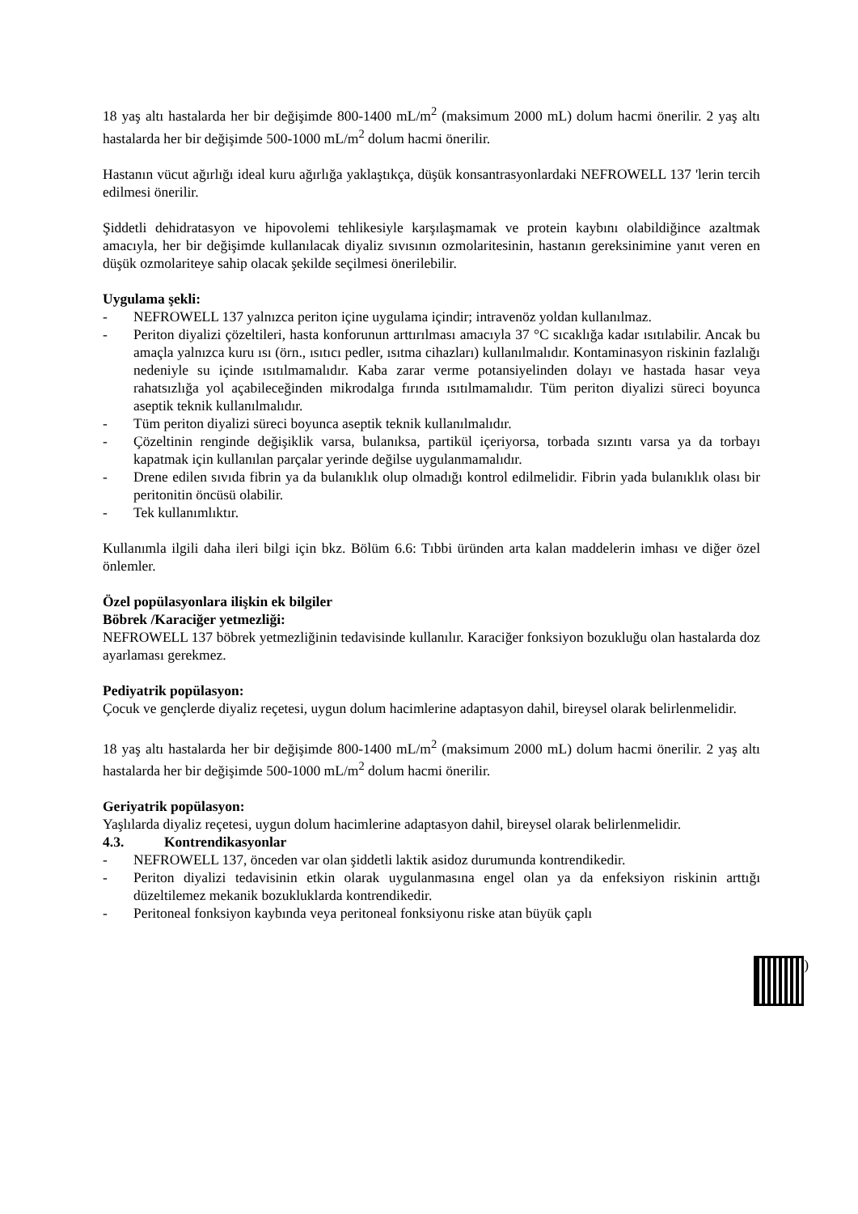18 yaş altı hastalarda her bir değişimde 800-1400 mL/m<sup>2</sup> (maksimum 2000 mL) dolum hacmi önerilir. 2 yaş altı hastalarda her bir değişimde 500-1000 mL/m<sup>2</sup> dolum hacmi önerilir.
Hastanın vücut ağırlığı ideal kuru ağırlığa yaklaştıkça, düşük konsantrasyonlardaki NEFROWELL 137 'lerin tercih edilmesi önerilir.
Şiddetli dehidratasyon ve hipovolemi tehlikesiyle karşılaşmamak ve protein kaybını olabildiğince azaltmak amacıyla, her bir değişimde kullanılacak diyaliz sıvısının ozmolaritesinin, hastanın gereksinimine yanıt veren en düşük ozmolariteye sahip olacak şekilde seçilmesi önerilebilir.
Uygulama şekli:
- NEFROWELL 137 yalnızca periton içine uygulama içindir; intravenöz yoldan kullanılmaz.
- Periton diyalizi çözeltileri, hasta konforunun arttırılması amacıyla 37 °C sıcaklığa kadar ısıtılabilir. Ancak bu amaçla yalnızca kuru ısı (örn., ısıtıcı pedler, ısıtma cihazları) kullanılmalıdır. Kontaminasyon riskinin fazlalığı nedeniyle su içinde ısıtılmamalıdır. Kaba zarar verme potansiyelinden dolayı ve hastada hasar veya rahatsızlığa yol açabileceğinden mikrodalga fırında ısıtılmamalıdır. Tüm periton diyalizi süreci boyunca aseptik teknik kullanılmalıdır.
- Tüm periton diyalizi süreci boyunca aseptik teknik kullanılmalıdır.
- Çözeltinin renginde değişiklik varsa, bulanıksa, partikül içeriyorsa, torbada sızıntı varsa ya da torbayı kapatmak için kullanılan parçalar yerinde değilse uygulanmamalıdır.
- Drene edilen sıvıda fibrin ya da bulanıklık olup olmadığı kontrol edilmelidir. Fibrin yada bulanıklık olası bir peritonitin öncüsü olabilir.
- Tek kullanımlıktır.
Kullanımla ilgili daha ileri bilgi için bkz. Bölüm 6.6: Tıbbi üründen arta kalan maddelerin imhası ve diğer özel önlemler.
Özel popülasyonlara ilişkin ek bilgiler
Böbrek /Karaciğer yetmezliği:
NEFROWELL 137 böbrek yetmezliğinin tedavisinde kullanılır. Karaciğer fonksiyon bozukluğu olan hastalarda doz ayarlaması gerekmez.
Pediyatrik popülasyon:
Çocuk ve gençlerde diyaliz reçetesi, uygun dolum hacimlerine adaptasyon dahil, bireysel olarak belirlenmelidir.
18 yaş altı hastalarda her bir değişimde 800-1400 mL/m<sup>2</sup> (maksimum 2000 mL) dolum hacmi önerilir. 2 yaş altı hastalarda her bir değişimde 500-1000 mL/m<sup>2</sup> dolum hacmi önerilir.
Geriyatrik popülasyon:
Yaşlılarda diyaliz reçetesi, uygun dolum hacimlerine adaptasyon dahil, bireysel olarak belirlenmelidir.
4.3. Kontrendikasyonlar
- NEFROWELL 137, önceden var olan şiddetli laktik asidoz durumunda kontrendikedir.
- Periton diyalizi tedavisinin etkin olarak uygulanmasına engel olan ya da enfeksiyon riskinin arttığı düzeltilemez mekanik bozukluklarda kontrendikedir.
- Peritoneal fonksiyon kaybında veya peritoneal fonksiyonu riske atan büyük çaplı
)